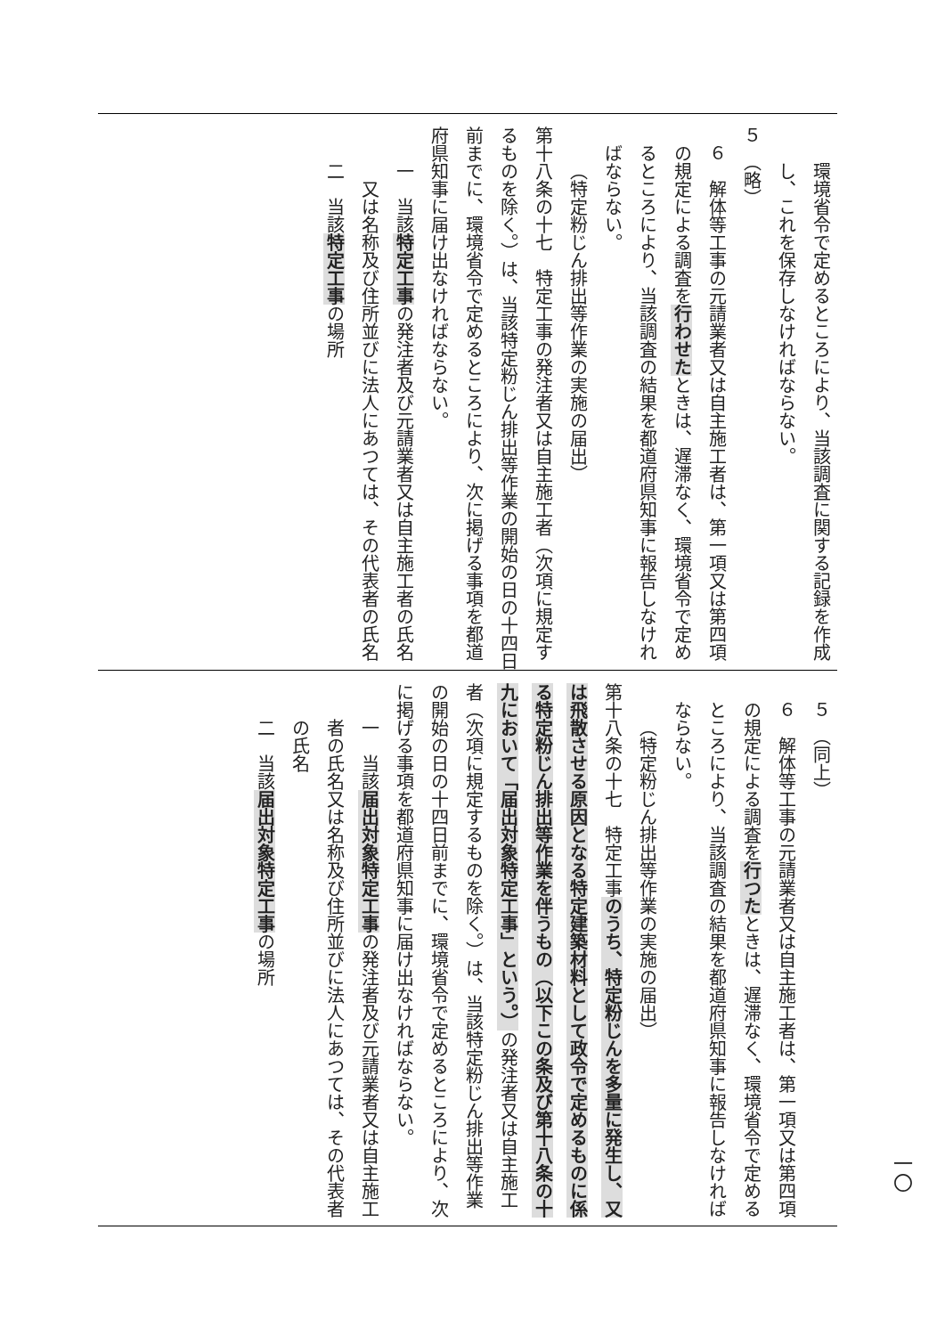環境省令で定めるところにより、当該調査に関する記録を作成し、これを保存しなければならない。
５　（略）
６　解体等工事の元請業者又は自主施工者は、第一項又は第四項の規定による調査を行わせたときは、遅滞なく、環境省令で定めるところにより、当該調査の結果を都道府県知事に報告しなければならない。
（特定粉じん排出等作業の実施の届出）
第十八条の十七　特定工事の発注者又は自主施工者（次項に規定するものを除く。）は、当該特定粉じん排出等作業の開始の日の十四日前までに、環境省令で定めるところにより、次に掲げる事項を都道府県知事に届け出なければならない。
一　当該特定工事の発注者及び元請業者又は自主施工者の氏名
又は名称及び住所並びに法人にあつては、その代表者の氏名
二　当該特定工事の場所
５　（同上）
６　解体等工事の元請業者又は自主施工者は、第一項又は第四項の規定による調査を行つたときは、遅滞なく、環境省令で定めるところにより、当該調査の結果を都道府県知事に報告しなければならない。
（特定粉じん排出等作業の実施の届出）
第十八条の十七　特定工事のうち、特定粉じんを多量に発生し、又は飛散させる原因となる特定建築材料として政令で定めるものに係る特定粉じん排出等作業を伴うもの（以下この条及び第十八条の十九において「届出対象特定工事」という。）の発注者又は自主施工者（次項に規定するものを除く。）は、当該特定粉じん排出等作業の開始の日の十四日前までに、環境省令で定めるところにより、次に掲げる事項を都道府県知事に届け出なければならない。
一　当該届出対象特定工事の発注者及び元請業者又は自主施工者の氏名又は名称及び住所並びに法人にあつては、その代表者の氏名
二　当該届出対象特定工事の場所
一〇